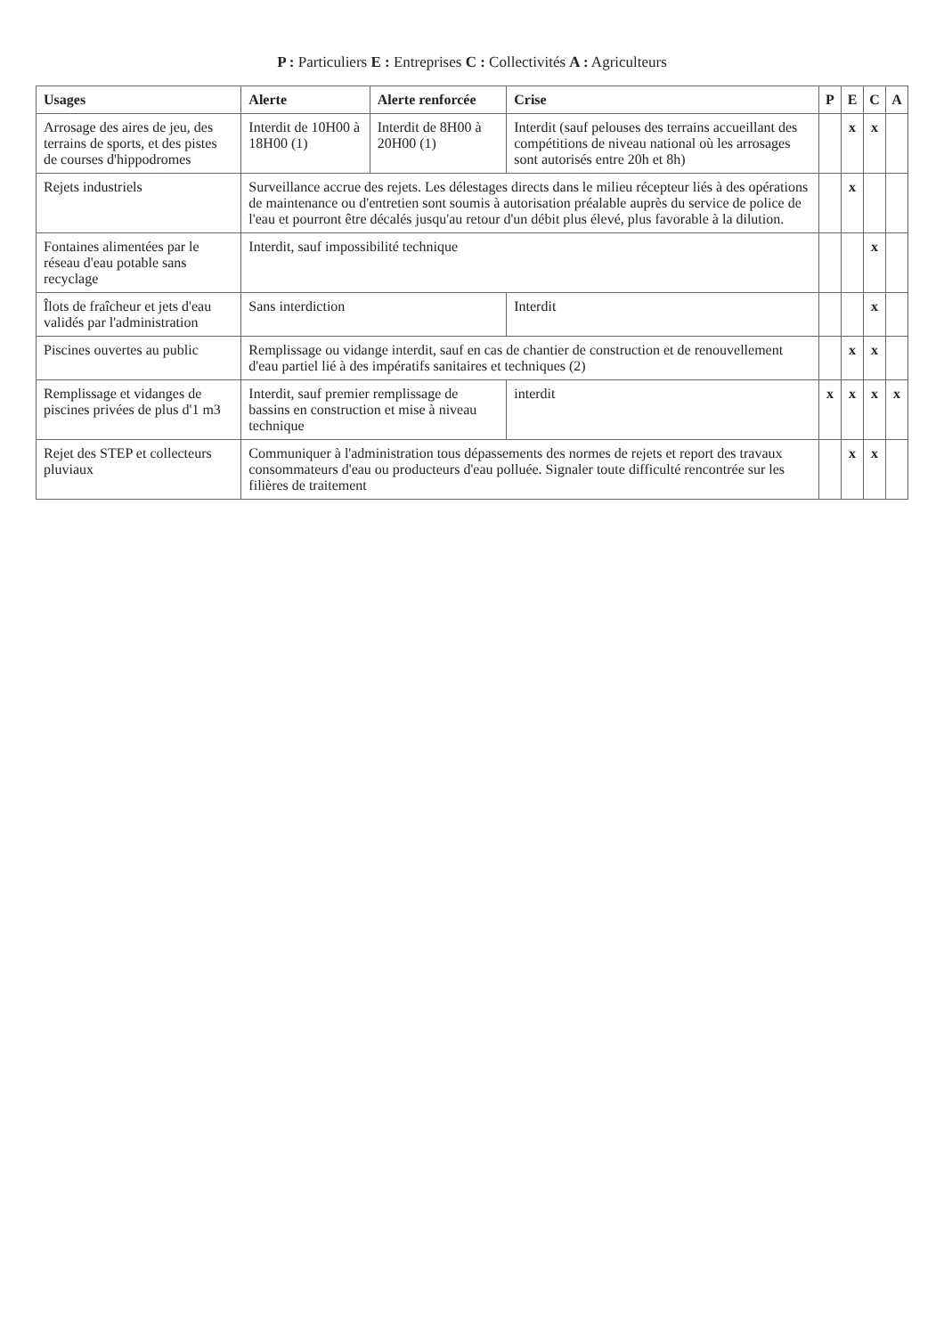P : Particuliers E : Entreprises C : Collectivités A : Agriculteurs
| Usages | Alerte | Alerte renforcée | Crise | P | E | C | A |
| --- | --- | --- | --- | --- | --- | --- | --- |
| Arrosage des aires de jeu, des terrains de sports, et des pistes de courses d'hippodromes | Interdit de 10H00 à 18H00 (1) | Interdit de 8H00 à 20H00 (1) | Interdit (sauf pelouses des terrains accueillant des compétitions de niveau national où les arrosages sont autorisés entre 20h et 8h) | | x | x | |
| Rejets industriels | Surveillance accrue des rejets. Les délestages directs dans le milieu récepteur liés à des opérations de maintenance ou d'entretien sont soumis à autorisation préalable auprès du service de police de l'eau et pourront être décalés jusqu'au retour d'un débit plus élevé, plus favorable à la dilution. | | | | x | | |
| Fontaines alimentées par le réseau d'eau potable sans recyclage | Interdit, sauf impossibilité technique | | | | | x | |
| Îlots de fraîcheur et jets d'eau validés par l'administration | Sans interdiction | | Interdit | | | x | |
| Piscines ouvertes au public | Remplissage ou vidange interdit, sauf en cas de chantier de construction et de renouvellement d'eau partiel lié à des impératifs sanitaires et techniques (2) | | | | x | x | |
| Remplissage et vidanges de piscines privées de plus d'1 m3 | Interdit, sauf premier remplissage de bassins en construction et mise à niveau technique | | interdit | x | x | x | x |
| Rejet des STEP et collecteurs pluviaux | Communiquer à l'administration tous dépassements des normes de rejets et report des travaux consommateurs d'eau ou producteurs d'eau polluée. Signaler toute difficulté rencontrée sur les filières de traitement | | | | x | x | |